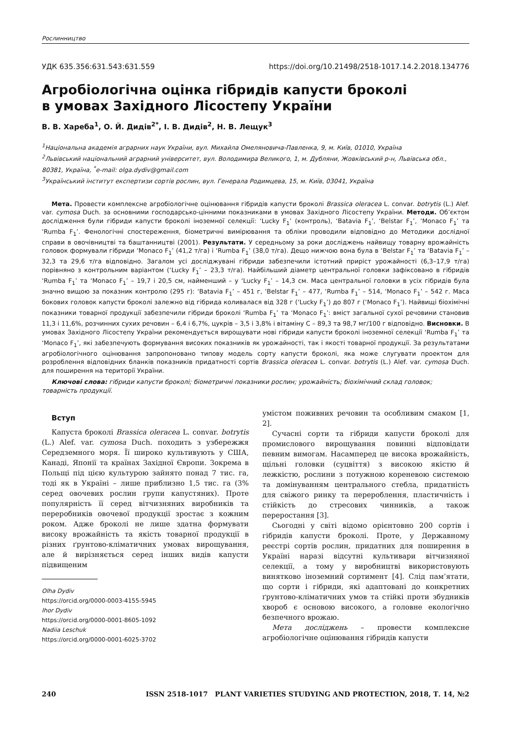Рослинництво
УДК 635.356:631.543:631.559 https://doi.org/10.21498/2518-1017.14.2.2018.134776
Агробіологічна оцінка гібридів капусти броколі
в умовах Західного Лісостепу України
В. В. Хареба<sup>1</sup>, О. Й. Дидів<sup>2*</sup>, І. В. Дидів<sup>2</sup>, Н. В. Лещук<sup>3</sup>
<sup>1</sup> Національна академія аграрних наук України, вул. Михайла Омеляновича-Павленка, 9, м. Київ, 01010, Україна
<sup>2</sup> Львівський національний аграрний університет, вул. Володимира Великого, 1, м. Дубляни, Жовківський р-н, Львівська обл., 80381, Україна, <sup>*</sup>e-mail: olga.dydiv@gmail.com
<sup>3</sup> Український інститут експертизи сортів рослин, вул. Генерала Родимцева, 15, м. Київ, 03041, Україна
Мета. Провести комплексне агробіологічне оцінювання гібридів капусти броколі Brassica oleracea L. convar. botrytis (L.) Alef. var. cymosa Duch. за основними господарсько-цінними показниками в умовах Західного Лісостепу України. Методи. Об’єктом дослідження були гібриди капусти броколі іноземної селекції: ‘Lucky F<sub>1</sub>’ (контроль), ‘Batavia F<sub>1</sub>’, ‘Belstar F<sub>1</sub>’, ‘Monaco F<sub>1</sub>’ та ‘Rumba F<sub>1</sub>’. Фенологічні спостереження, біометричні вимірювання та обліки проводили відповідно до Методики дослідної справи в овочівництві та баштанництві (2001). Результати. У середньому за роки досліджень найвищу товарну врожайність головок формували гібриди ‘Monaco F<sub>1</sub>’ (41,2 т/га) і ‘Rumba F<sub>1</sub>’ (38,0 т/га). Дещо нижчою вона була в ‘Belstar F<sub>1</sub>’ та ‘Batavia F<sub>1</sub>’ – 32,3 та 29,6 т/га відповідно. Загалом усі досліджувані гібриди забезпечили істотний приріст урожайності (6,3–17,9 т/га) порівняно з контрольним варіантом (‘Lucky F<sub>1</sub>’ – 23,3 т/га). Найбільший діаметр центральної головки зафіксовано в гібридів ‘Rumba F<sub>1</sub>’ та ‘Monaco F<sub>1</sub>’ – 19,7 і 20,5 см, найменший – у ‘Lucky F<sub>1</sub>’ – 14,3 см. Маса центральної головки в усіх гібридів була значно вищою за показник контролю (295 г): ‘Batavia F<sub>1</sub>’ – 451 г, ‘Belstar F<sub>1</sub>’ – 477, ‘Rumba F<sub>1</sub>’ – 514, ‘Monaco F<sub>1</sub>’ – 542 г. Маса бокових головок капусти броколі залежно від гібрида коливалася від 328 г (‘Lucky F<sub>1</sub>’) до 807 г (‘Monaco F<sub>1</sub>’). Найвищі біохімічні показники товарної продукції забезпечили гібриди броколі ‘Rumba F<sub>1</sub>’ та ‘Monaco F<sub>1</sub>’: вміст загальної сухої речовини становив 11,3 і 11,6%, розчинних сухих речовин – 6,4 і 6,7%, цукрів – 3,5 і 3,8% і вітаміну С – 89,3 та 98,7 мг/100 г відповідно. Висновки. В умовах Західного Лісостепу України рекомендується вирощувати нові гібриди капусти броколі іноземної селекції ‘Rumba F<sub>1</sub>’ та ‘Monaco F<sub>1</sub>’, які забезпечують формування високих показників як урожайності, так і якості товарної продукції. За результатами агробіологічного оцінювання запропоновано типову модель сорту капусти броколі, яка може слугувати проектом для розроблення відповідних бланків показників придатності сортів Brassica oleracea L. convar. botrytis (L.) Alef. var. cymosa Duch. для поширення на території України.
Ключові слова: гібриди капусти броколі; біометричні показники рослин; урожайність; біохімічний склад головок; товарність продукції.
Вступ
Капуста броколі Brassica oleracea L. convar. botrytis (L.) Alef. var. cymosa Duch. походить з узбережжя Середземного моря. Її широко культивують у США, Канаді, Японії та країнах Західної Європи. Зокрема в Польщі під цією культурою зайнято понад 7 тис. га, тоді як в Україні – лише приблизно 1,5 тис. га (3% серед овочевих рослин групи капустяних). Проте популярність її серед вітчизняних виробників та переробників овочевої продукції зростає з кожним роком. Адже броколі не лише здатна формувати високу врожайність та якість товарної продукції в різних ґрунтово-кліматичних умовах вирощування, але й вирізняється серед інших видів капусти підвищеним
Olha Dydiv
https://orcid.org/0000-0003-4155-5945
Ihor Dydiv
https://orcid.org/0000-0001-8605-1092
Nadiia Leschuk
https://orcid.org/0000-0001-6025-3702
умістом поживних речовин та особливим смаком [1, 2].
Сучасні сорти та гібриди капусти броколі для промислового вирощування повинні відповідати певним вимогам. Насамперед це висока врожайність, щільні головки (суцвіття) з високою якістю й лежкістю, рослини з потужною кореневою системою та домінуванням центрального стебла, придатність для свіжого ринку та перероблення, пластичність і стійкість до стресових чинників, а також переростання [3].
Сьогодні у світі відомо орієнтовно 200 сортів і гібридів капусти броколі. Проте, у Державному реєстрі сортів рослин, придатних для поширення в Україні наразі відсутні культивари вітчизняної селекції, а тому у виробництві використовують винятково іноземний сортимент [4]. Слід пам’ятати, що сорти і гібриди, які адаптовані до конкретних ґрунтово-кліматичних умов та стійкі проти збудників хвороб є основою високого, а головне екологічно безпечного врожаю.
Мета досліджень – провести комплексне агробіологічне оцінювання гібридів капусти
240 ISSN 2518-1017 PLANT VARIETIES STUDYING AND PROTECTION, 2018, Т. 14, №2